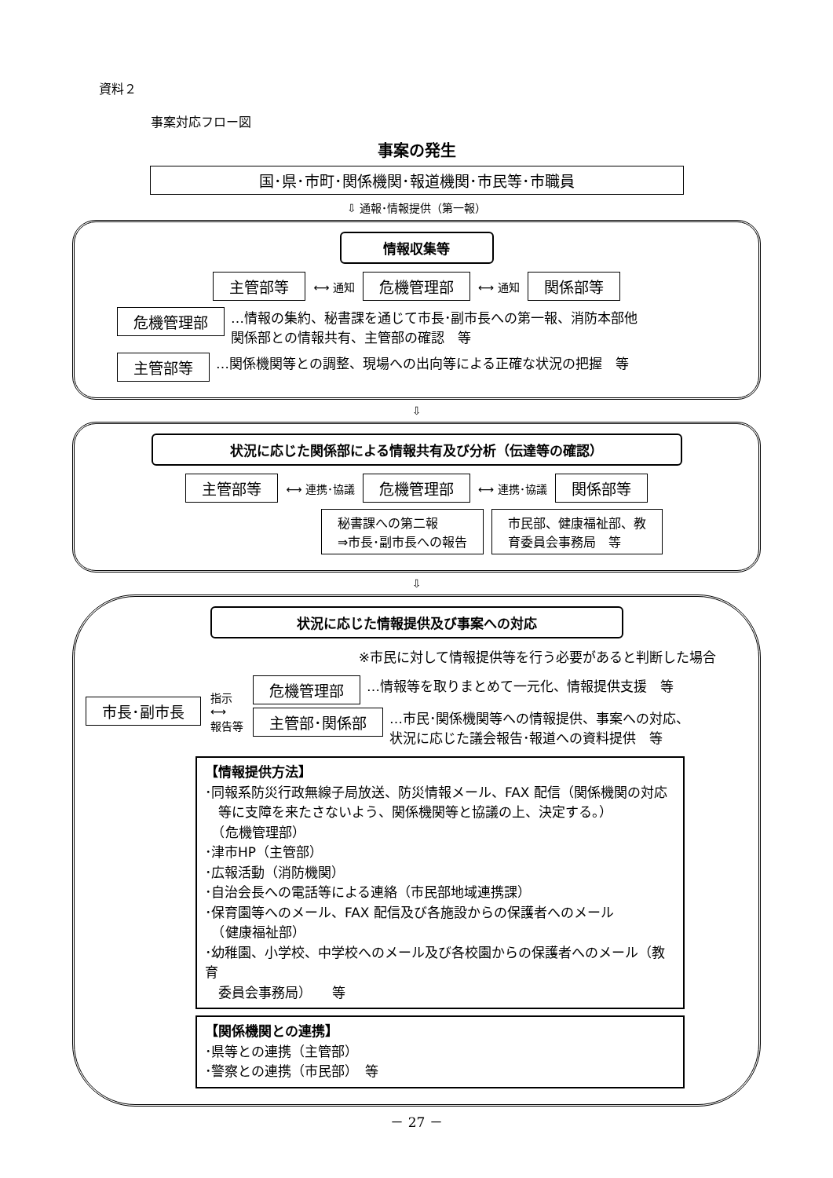資料２
事案対応フロー図
事案の発生
国･県･市町･関係機関･報道機関･市民等･市職員
⇩ 通報･情報提供（第一報）
情報収集等
主管部等 ⟷ 通知 危機管理部 ⟷ 通知 関係部等
危機管理部 …情報の集約、秘書課を通じて市長･副市長への第一報、消防本部他
関係部との情報共有、主管部の確認　等
主管部等 …関係機関等との調整、現場への出向等による正確な状況の把握　等
⇩
状況に応じた関係部による情報共有及び分析（伝達等の確認）
主管部等 ⟷ 連携･協議 危機管理部 ⟷ 連携･協議 関係部等
秘書課への第二報
⇒市長･副市長への報告 市民部、健康福祉部、教
育委員会事務局　等
⇩
状況に応じた情報提供及び事案への対応
※市民に対して情報提供等を行う必要があると判断した場合
市長･副市長 指示
⟷
報告等
危機管理部 …情報等を取りまとめて一元化、情報提供支援　等
主管部･関係部 …市民･関係機関等への情報提供、事案への対応、
状況に応じた議会報告･報道への資料提供　等
【情報提供方法】
･同報系防災行政無線子局放送、防災情報メール、FAX 配信（関係機関の対応
　等に支障を来たさないよう、関係機関等と協議の上、決定する。）
　（危機管理部）
･津市HP（主管部）
･広報活動（消防機関）
･自治会長への電話等による連絡（市民部地域連携課）
･保育園等へのメール、FAX 配信及び各施設からの保護者へのメール
　（健康福祉部）
･幼稚園、小学校、中学校へのメール及び各校園からの保護者へのメール（教育
　委員会事務局）　　等
【関係機関との連携】
･県等との連携（主管部）
･警察との連携（市民部）　等
－ 27 －